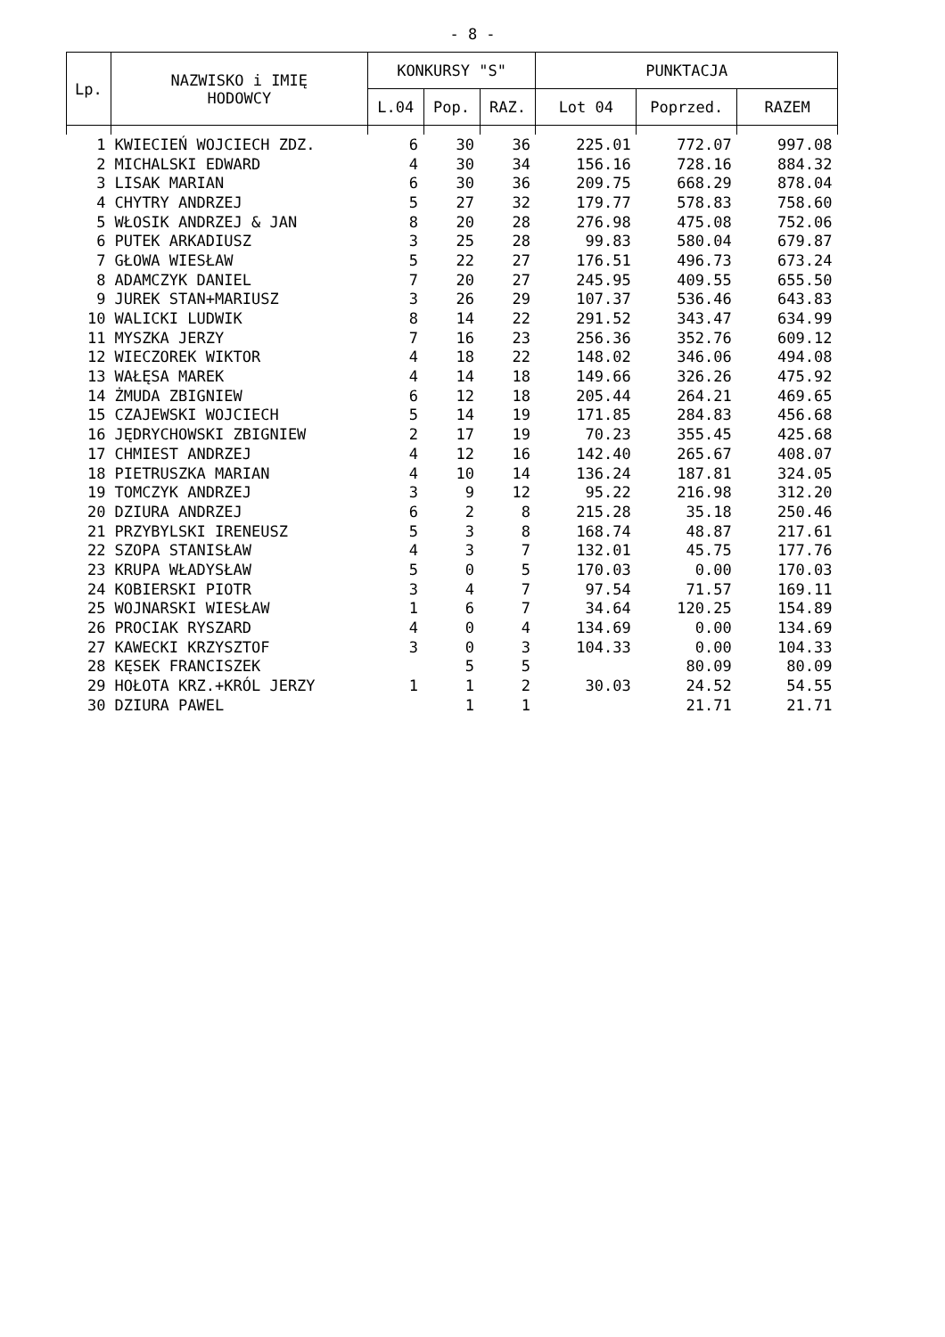- 8 -
| Lp. | NAZWISKO i IMIĘ HODOWCY | KONKURSY "S" | | | PUNKTACJA | | |
| --- | --- | --- | --- | --- | --- | --- | --- |
| | | L.04 | Pop. | RAZ. | Lot 04 | Poprzed. | RAZEM |
| 1 | KWIECIEŃ WOJCIECH ZDZ. | 6 | 30 | 36 | 225.01 | 772.07 | 997.08 |
| 2 | MICHALSKI EDWARD | 4 | 30 | 34 | 156.16 | 728.16 | 884.32 |
| 3 | LISAK MARIAN | 6 | 30 | 36 | 209.75 | 668.29 | 878.04 |
| 4 | CHYTRY ANDRZEJ | 5 | 27 | 32 | 179.77 | 578.83 | 758.60 |
| 5 | WŁOSIK ANDRZEJ & JAN | 8 | 20 | 28 | 276.98 | 475.08 | 752.06 |
| 6 | PUTEK ARKADIUSZ | 3 | 25 | 28 | 99.83 | 580.04 | 679.87 |
| 7 | GŁOWA WIESŁAW | 5 | 22 | 27 | 176.51 | 496.73 | 673.24 |
| 8 | ADAMCZYK DANIEL | 7 | 20 | 27 | 245.95 | 409.55 | 655.50 |
| 9 | JUREK STAN+MARIUSZ | 3 | 26 | 29 | 107.37 | 536.46 | 643.83 |
| 10 | WALICKI LUDWIK | 8 | 14 | 22 | 291.52 | 343.47 | 634.99 |
| 11 | MYSZKA JERZY | 7 | 16 | 23 | 256.36 | 352.76 | 609.12 |
| 12 | WIECZOREK WIKTOR | 4 | 18 | 22 | 148.02 | 346.06 | 494.08 |
| 13 | WAŁĘSA MAREK | 4 | 14 | 18 | 149.66 | 326.26 | 475.92 |
| 14 | ŻMUDA ZBIGNIEW | 6 | 12 | 18 | 205.44 | 264.21 | 469.65 |
| 15 | CZAJEWSKI WOJCIECH | 5 | 14 | 19 | 171.85 | 284.83 | 456.68 |
| 16 | JĘDRYCHOWSKI ZBIGNIEW | 2 | 17 | 19 | 70.23 | 355.45 | 425.68 |
| 17 | CHMIEST ANDRZEJ | 4 | 12 | 16 | 142.40 | 265.67 | 408.07 |
| 18 | PIETRUSZKA MARIAN | 4 | 10 | 14 | 136.24 | 187.81 | 324.05 |
| 19 | TOMCZYK ANDRZEJ | 3 | 9 | 12 | 95.22 | 216.98 | 312.20 |
| 20 | DZIURA ANDRZEJ | 6 | 2 | 8 | 215.28 | 35.18 | 250.46 |
| 21 | PRZYBYLSKI IRENEUSZ | 5 | 3 | 8 | 168.74 | 48.87 | 217.61 |
| 22 | SZOPA STANISŁAW | 4 | 3 | 7 | 132.01 | 45.75 | 177.76 |
| 23 | KRUPA WŁADYSŁAW | 5 | 0 | 5 | 170.03 | 0.00 | 170.03 |
| 24 | KOBIERSKI PIOTR | 3 | 4 | 7 | 97.54 | 71.57 | 169.11 |
| 25 | WOJNARSKI WIESŁAW | 1 | 6 | 7 | 34.64 | 120.25 | 154.89 |
| 26 | PROCIAK RYSZARD | 4 | 0 | 4 | 134.69 | 0.00 | 134.69 |
| 27 | KAWECKI KRZYSZTOF | 3 | 0 | 3 | 104.33 | 0.00 | 104.33 |
| 28 | KĘSEK FRANCISZEK | | 5 | 5 | | 80.09 | 80.09 |
| 29 | HOŁOTA KRZ.+KRÓL JERZY | 1 | 1 | 2 | 30.03 | 24.52 | 54.55 |
| 30 | DZIURA PAWEL | | 1 | 1 | | 21.71 | 21.71 |